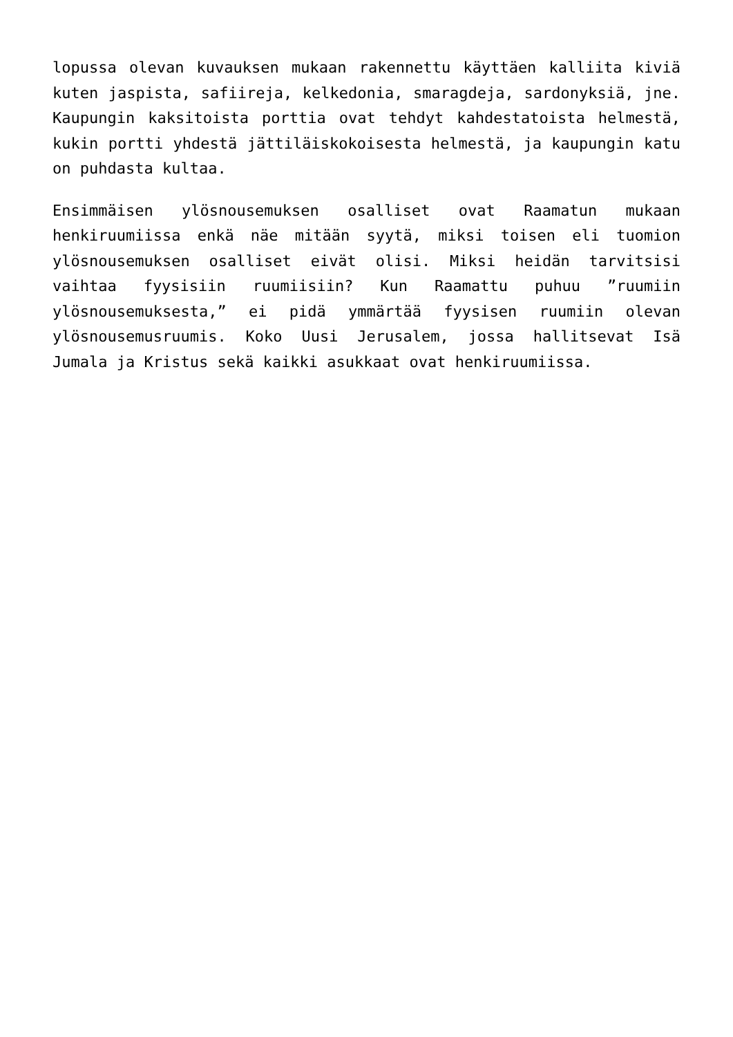lopussa olevan kuvauksen mukaan rakennettu käyttäen kalliita kiviä kuten jaspista, safiireja, kelkedonia, smaragdeja, sardonyksiä, jne. Kaupungin kaksitoista porttia ovat tehdyt kahdestatoista helmestä, kukin portti yhdestä jättiläiskokoisesta helmestä, ja kaupungin katu on puhdasta kultaa.
Ensimmäisen ylösnousemuksen osalliset ovat Raamatun mukaan henkiruumiissa enkä näe mitään syytä, miksi toisen eli tuomion ylösnousemuksen osalliset eivät olisi. Miksi heidän tarvitsisi vaihtaa fyysisiin ruumiisiin? Kun Raamattu puhuu ”ruumiin ylösnousemuksesta,” ei pidä ymmärtää fyysisen ruumiin olevan ylösnousemusruumis. Koko Uusi Jerusalem, jossa hallitsevat Isä Jumala ja Kristus sekä kaikki asukkaat ovat henkiruumiissa.